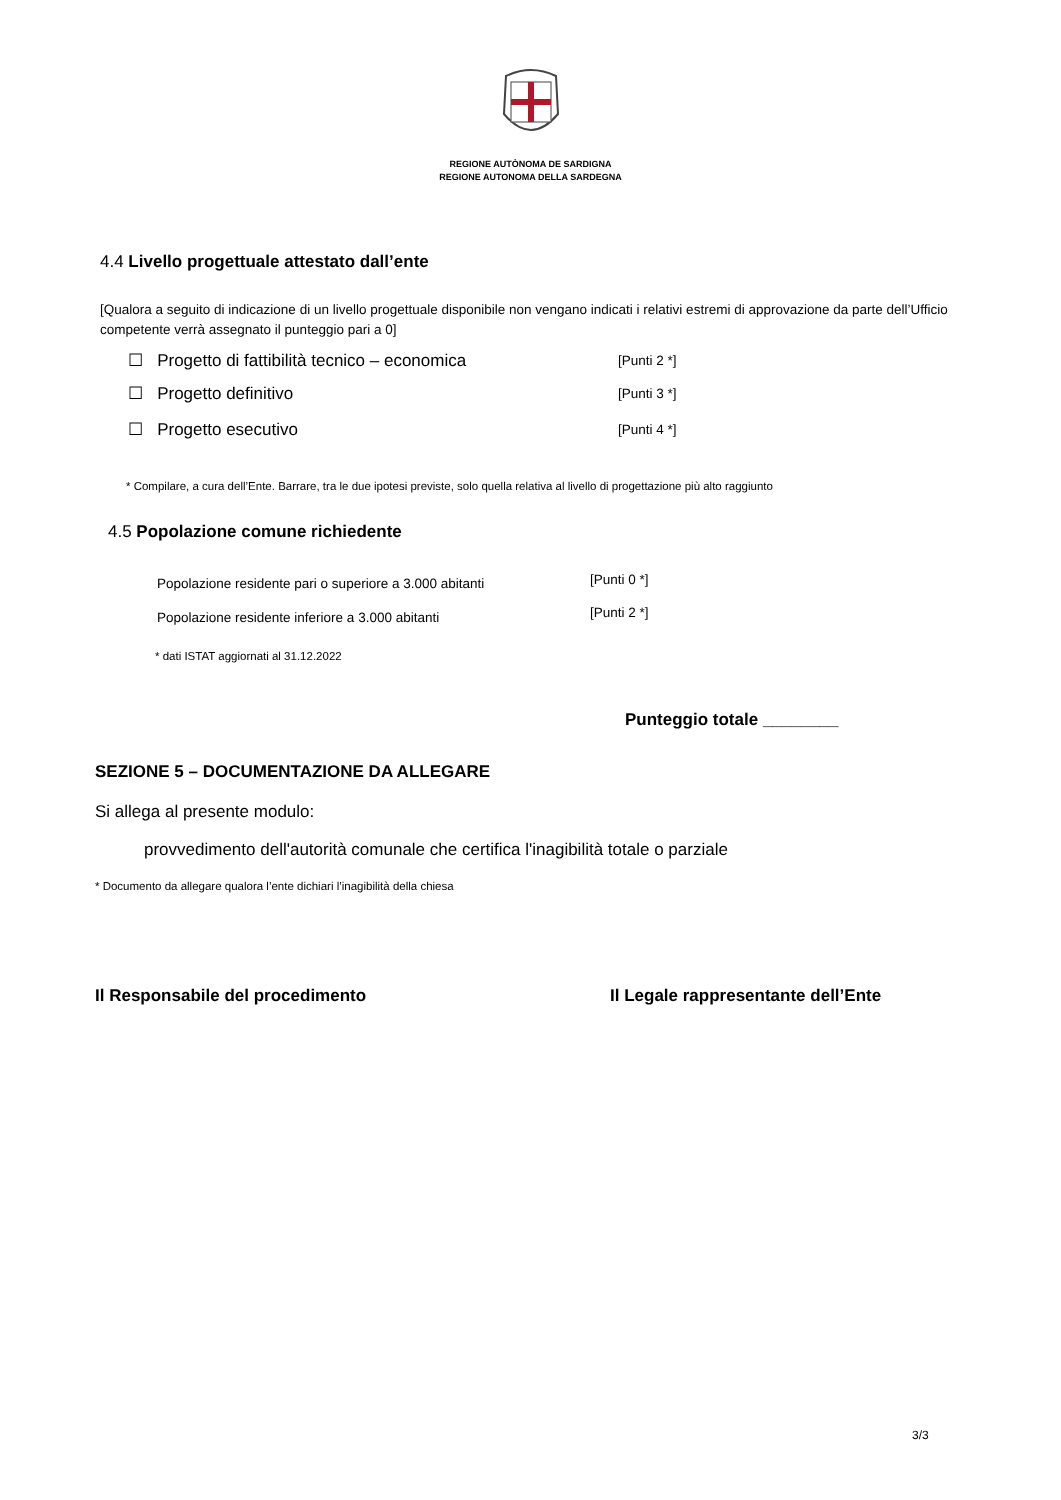REGIONE AUTÒNOMA DE SARDIGNA
REGIONE AUTONOMA DELLA SARDEGNA
4.4 Livello progettuale attestato dall’ente
[Qualora a seguito di indicazione di un livello progettuale disponibile non vengano indicati i relativi estremi di approvazione da parte dell’Ufficio competente verrà assegnato il punteggio pari a 0]
☐ Progetto di fattibilità tecnico – economica
[Punti 2 *]
☐ Progetto definitivo [Punti 3 *]
☐ Progetto esecutivo [Punti 4 *]
* Compilare, a cura dell’Ente. Barrare, tra le due ipotesi previste, solo quella relativa al livello di progettazione più alto raggiunto
4.5 Popolazione comune richiedente
Popolazione residente pari o superiore a 3.000 abitanti
[Punti 0 *]
Popolazione residente inferiore a 3.000 abitanti
[Punti 2 *]
* dati ISTAT aggiornati al 31.12.2022
Punteggio totale ________
SEZIONE 5 – DOCUMENTAZIONE DA ALLEGARE
Si allega al presente modulo:
provvedimento dell'autorità comunale che certifica l'inagibilità totale o parziale
* Documento da allegare qualora l’ente dichiari l’inagibilità della chiesa
Il Responsabile del procedimento
Il Legale rappresentante dell’Ente
3/3